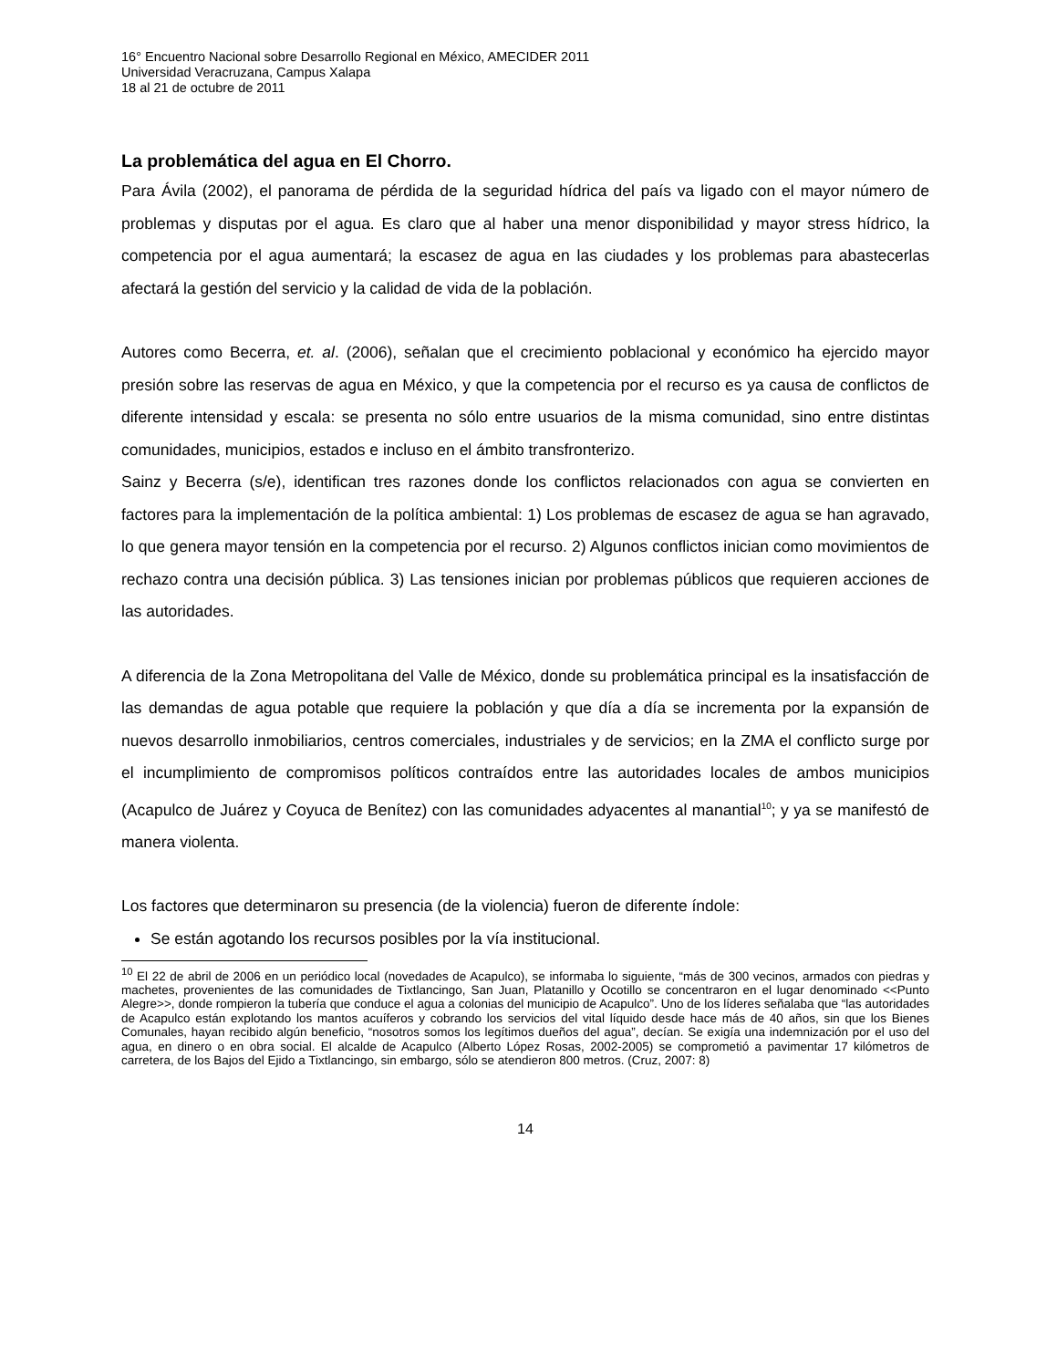16° Encuentro Nacional sobre Desarrollo Regional en México, AMECIDER 2011
Universidad Veracruzana, Campus Xalapa
18 al 21 de octubre de 2011
La problemática del agua en El Chorro.
Para Ávila (2002), el panorama de pérdida de la seguridad hídrica del país va ligado con el mayor número de problemas y disputas por el agua. Es claro que al haber una menor disponibilidad y mayor stress hídrico, la competencia por el agua aumentará; la escasez de agua en las ciudades y los problemas para abastecerlas afectará la gestión del servicio y la calidad de vida de la población.
Autores como Becerra, et. al. (2006), señalan que el crecimiento poblacional y económico ha ejercido mayor presión sobre las reservas de agua en México, y que la competencia por el recurso es ya causa de conflictos de diferente intensidad y escala: se presenta no sólo entre usuarios de la misma comunidad, sino entre distintas comunidades, municipios, estados e incluso en el ámbito transfronterizo.
Sainz y Becerra (s/e), identifican tres razones donde los conflictos relacionados con agua se convierten en factores para la implementación de la política ambiental: 1) Los problemas de escasez de agua se han agravado, lo que genera mayor tensión en la competencia por el recurso. 2) Algunos conflictos inician como movimientos de rechazo contra una decisión pública. 3) Las tensiones inician por problemas públicos que requieren acciones de las autoridades.
A diferencia de la Zona Metropolitana del Valle de México, donde su problemática principal es la insatisfacción de las demandas de agua potable que requiere la población y que día a día se incrementa por la expansión de nuevos desarrollo inmobiliarios, centros comerciales, industriales y de servicios; en la ZMA el conflicto surge por el incumplimiento de compromisos políticos contraídos entre las autoridades locales de ambos municipios (Acapulco de Juárez y Coyuca de Benítez) con las comunidades adyacentes al manantial<sup>10</sup>; y ya se manifestó de manera violenta.
Los factores que determinaron su presencia (de la violencia) fueron de diferente índole:
Se están agotando los recursos posibles por la vía institucional.
<sup>10</sup> El 22 de abril de 2006 en un periódico local (novedades de Acapulco), se informaba lo siguiente, “más de 300 vecinos, armados con piedras y machetes, provenientes de las comunidades de Tixtlancingo, San Juan, Platanillo y Ocotillo se concentraron en el lugar denominado <<Punto Alegre>>, donde rompieron la tubería que conduce el agua a colonias del municipio de Acapulco”. Uno de los líderes señalaba que “las autoridades de Acapulco están explotando los mantos acuíferos y cobrando los servicios del vital líquido desde hace más de 40 años, sin que los Bienes Comunales, hayan recibido algún beneficio, “nosotros somos los legítimos dueños del agua”, decían. Se exigía una indemnización por el uso del agua, en dinero o en obra social. El alcalde de Acapulco (Alberto López Rosas, 2002-2005) se comprometió a pavimentar 17 kilómetros de carretera, de los Bajos del Ejido a Tixtlancingo, sin embargo, sólo se atendieron 800 metros. (Cruz, 2007: 8)
14